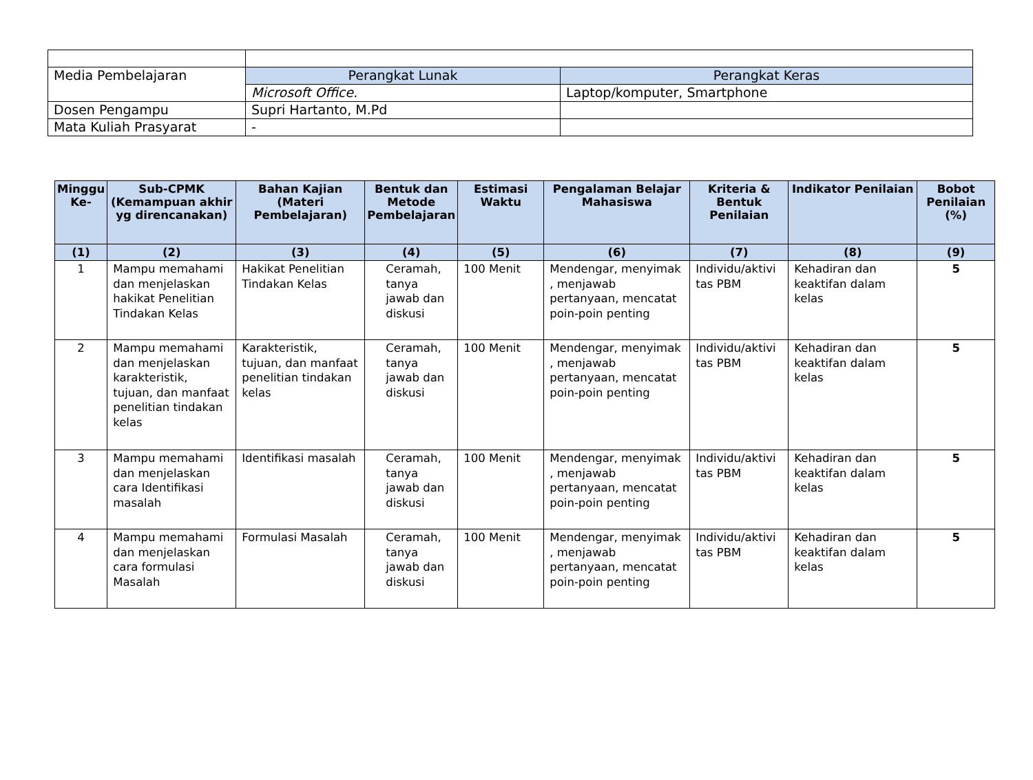| Media Pembelajaran | Perangkat Lunak | Perangkat Keras |
| | Microsoft Office. | Laptop/komputer, Smartphone |
| Dosen Pengampu | Supri Hartanto, M.Pd | |
| Mata Kuliah Prasyarat | - | |
| Minggu Ke- | Sub-CPMK (Kemampuan akhir yg direncanakan) | Bahan Kajian (Materi Pembelajaran) | Bentuk dan Metode Pembelajaran | Estimasi Waktu | Pengalaman Belajar Mahasiswa | Kriteria & Bentuk Penilaian | Indikator Penilaian | Bobot Penilaian (%) |
| --- | --- | --- | --- | --- | --- | --- | --- | --- |
| (1) | (2) | (3) | (4) | (5) | (6) | (7) | (8) | (9) |
| 1 | Mampu memahami dan menjelaskan hakikat Penelitian Tindakan Kelas | Hakikat Penelitian Tindakan Kelas | Ceramah, tanya jawab dan diskusi | 100 Menit | Mendengar, menyimak , menjawab pertanyaan, mencatat poin-poin penting | Individu/aktivi tas PBM | Kehadiran dan keaktifan dalam kelas | 5 |
| 2 | Mampu memahami dan menjelaskan karakteristik, tujuan, dan manfaat penelitian tindakan kelas | Karakteristik, tujuan, dan manfaat penelitian tindakan kelas | Ceramah, tanya jawab dan diskusi | 100 Menit | Mendengar, menyimak , menjawab pertanyaan, mencatat poin-poin penting | Individu/aktivi tas PBM | Kehadiran dan keaktifan dalam kelas | 5 |
| 3 | Mampu memahami dan menjelaskan cara Identifikasi masalah | Identifikasi masalah | Ceramah, tanya jawab dan diskusi | 100 Menit | Mendengar, menyimak , menjawab pertanyaan, mencatat poin-poin penting | Individu/aktivi tas PBM | Kehadiran dan keaktifan dalam kelas | 5 |
| 4 | Mampu memahami dan menjelaskan cara formulasi Masalah | Formulasi Masalah | Ceramah, tanya jawab dan diskusi | 100 Menit | Mendengar, menyimak , menjawab pertanyaan, mencatat poin-poin penting | Individu/aktivi tas PBM | Kehadiran dan keaktifan dalam kelas | 5 |